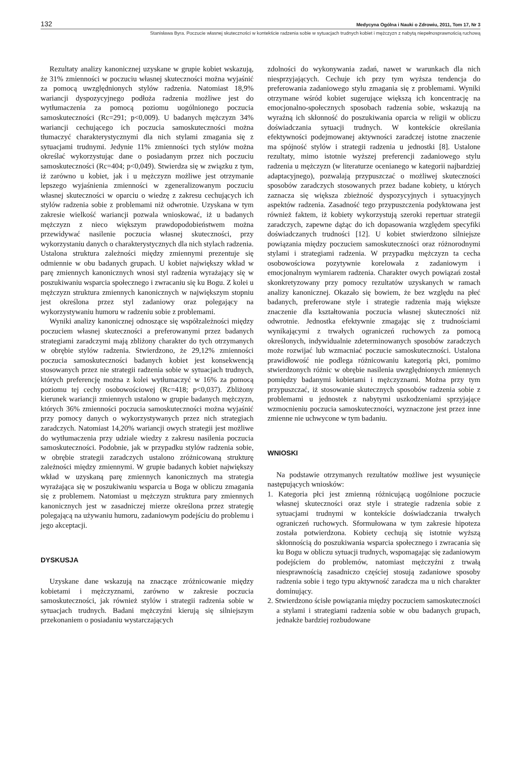132 Medycyna Ogólna i Nauki o Zdrowiu, 2011, Tom 17, Nr 3
Stanisława Byra. Poczucie własnej skuteczności w kontekście radzenia sobie w sytuacjach trudnych kobiet i mężczyzn z nabytą niepełnosprawnością ruchową
Rezultaty analizy kanonicznej uzyskane w grupie kobiet wskazują, że 31% zmienności w poczuciu własnej skuteczności można wyjaśnić za pomocą uwzględnionych stylów radzenia. Natomiast 18,9% wariancji dyspozycyjnego podłoża radzenia możliwe jest do wytłumaczenia za pomocą poziomu uogólnionego poczucia samoskuteczności (Rc=291; p<0,009). U badanych mężczyzn 34% wariancji cechującego ich poczucia samoskuteczności można tłumaczyć charakterystycznymi dla nich stylami zmagania się z sytuacjami trudnymi. Jedynie 11% zmienności tych stylów można określać wykorzystując dane o posiadanym przez nich poczuciu samoskuteczności (Rc=404; p<0,049). Stwierdza się w związku z tym, iż zarówno u kobiet, jak i u mężczyzn możliwe jest otrzymanie lepszego wyjaśnienia zmienności w zgeneralizowanym poczuciu własnej skuteczności w oparciu o wiedzę z zakresu cechujących ich stylów radzenia sobie z problemami niż odwrotnie. Uzyskana w tym zakresie wielkość wariancji pozwala wnioskować, iż u badanych mężczyzn z nieco większym prawdopodobieństwem można przewidywać nasilenie poczucia własnej skuteczności, przy wykorzystaniu danych o charakterystycznych dla nich stylach radzenia. Ustalona struktura zależności między zmiennymi prezentuje się odmiennie w obu badanych grupach. U kobiet największy wkład w parę zmiennych kanonicznych wnosi styl radzenia wyrażający się w poszukiwaniu wsparcia społecznego i zwracaniu się ku Bogu. Z kolei u mężczyzn struktura zmiennych kanonicznych w największym stopniu jest określona przez styl zadaniowy oraz polegający na wykorzystywaniu humoru w radzeniu sobie z problemami.
Wyniki analizy kanonicznej odnoszące się współzależności między poczuciem własnej skuteczności a preferowanymi przez badanych strategiami zaradczymi mają zbliżony charakter do tych otrzymanych w obrębie stylów radzenia. Stwierdzono, że 29,12% zmienności poczucia samoskuteczności badanych kobiet jest konsekwencją stosowanych przez nie strategii radzenia sobie w sytuacjach trudnych, których preferencję można z kolei wytłumaczyć w 16% za pomocą poziomu tej cechy osobowościowej (Rc=418; p<0,037). Zbliżony kierunek wariancji zmiennych ustalono w grupie badanych mężczyzn, których 36% zmienności poczucia samoskuteczności można wyjaśnić przy pomocy danych o wykorzystywanych przez nich strategiach zaradczych. Natomiast 14,20% wariancji owych strategii jest możliwe do wytłumaczenia przy udziale wiedzy z zakresu nasilenia poczucia samoskuteczności. Podobnie, jak w przypadku stylów radzenia sobie, w obrębie strategii zaradczych ustalono zróżnicowaną strukturę zależności między zmiennymi. W grupie badanych kobiet największy wkład w uzyskaną parę zmiennych kanonicznych ma strategia wyrażająca się w poszukiwaniu wsparcia u Boga w obliczu zmagania się z problemem. Natomiast u mężczyzn struktura pary zmiennych kanonicznych jest w zasadniczej mierze określona przez strategię polegającą na używaniu humoru, zadaniowym podejściu do problemu i jego akceptacji.
DYSKUSJA
Uzyskane dane wskazują na znaczące zróżnicowanie między kobietami i mężczyznami, zarówno w zakresie poczucia samoskuteczności, jak również stylów i strategii radzenia sobie w sytuacjach trudnych. Badani mężczyźni kierują się silniejszym przekonaniem o posiadaniu wystarczających
zdolności do wykonywania zadań, nawet w warunkach dla nich niesprzyjających. Cechuje ich przy tym wyższa tendencja do preferowania zadaniowego stylu zmagania się z problemami. Wyniki otrzymane wśród kobiet sugerujące większą ich koncentrację na emocjonalno-społecznych sposobach radzenia sobie, wskazują na wyraźną ich skłonność do poszukiwania oparcia w religii w obliczu doświadczania sytuacji trudnych. W kontekście określania efektywności podejmowanej aktywności zaradczej istotne znaczenie ma spójność stylów i strategii radzenia u jednostki [8]. Ustalone rezultaty, mimo istotnie wyższej preferencji zadaniowego stylu radzenia u mężczyzn (w literaturze ocenianego w kategorii najbardziej adaptacyjnego), pozwalają przypuszczać o możliwej skuteczności sposobów zaradczych stosowanych przez badane kobiety, u których zaznacza się większa zbieżność dyspozycyjnych i sytuacyjnych aspektów radzenia. Zasadność tego przypuszczenia podyktowana jest również faktem, iż kobiety wykorzystują szeroki repertuar strategii zaradczych, zapewne dążąc do ich dopasowania względem specyfiki doświadczanych trudności [12]. U kobiet stwierdzono silniejsze powiązania między poczuciem samoskuteczności oraz różnorodnymi stylami i strategiami radzenia. W przypadku mężczyzn ta cecha osobowościowa pozytywnie korelowała z zadaniowym i emocjonalnym wymiarem radzenia. Charakter owych powiązań został skonkretyzowany przy pomocy rezultatów uzyskanych w ramach analizy kanonicznej. Okazało się bowiem, że bez względu na płeć badanych, preferowane style i strategie radzenia mają większe znaczenie dla kształtowania poczucia własnej skuteczności niż odwrotnie. Jednostka efektywnie zmagając się z trudnościami wynikającymi z trwałych ograniczeń ruchowych za pomocą określonych, indywidualnie zdeterminowanych sposobów zaradczych może rozwijać lub wzmacniać poczucie samoskuteczności. Ustalona prawidłowość nie podlega różnicowaniu kategorią płci, pomimo stwierdzonych różnic w obrębie nasilenia uwzględnionych zmiennych pomiędzy badanymi kobietami i mężczyznami. Można przy tym przypuszczać, iż stosowanie skutecznych sposobów radzenia sobie z problemami u jednostek z nabytymi uszkodzeniami sprzyjające wzmocnieniu poczucia samoskuteczności, wyznaczone jest przez inne zmienne nie uchwycone w tym badaniu.
WNIOSKI
Na podstawie otrzymanych rezultatów możliwe jest wysunięcie następujących wniosków:
1. Kategoria płci jest zmienną różnicującą uogólnione poczucie własnej skuteczności oraz style i strategie radzenia sobie z sytuacjami trudnymi w kontekście doświadczania trwałych ograniczeń ruchowych. Sformułowana w tym zakresie hipoteza została potwierdzona. Kobiety cechują się istotnie wyższą skłonnością do poszukiwania wsparcia społecznego i zwracania się ku Bogu w obliczu sytuacji trudnych, wspomagając się zadaniowym podejściem do problemów, natomiast mężczyźni z trwałą niesprawnością zasadniczo częściej stosują zadaniowe sposoby radzenia sobie i tego typu aktywność zaradcza ma u nich charakter dominujący.
2. Stwierdzono ścisłe powiązania między poczuciem samoskuteczności a stylami i strategiami radzenia sobie w obu badanych grupach, jednakże bardziej rozbudowane